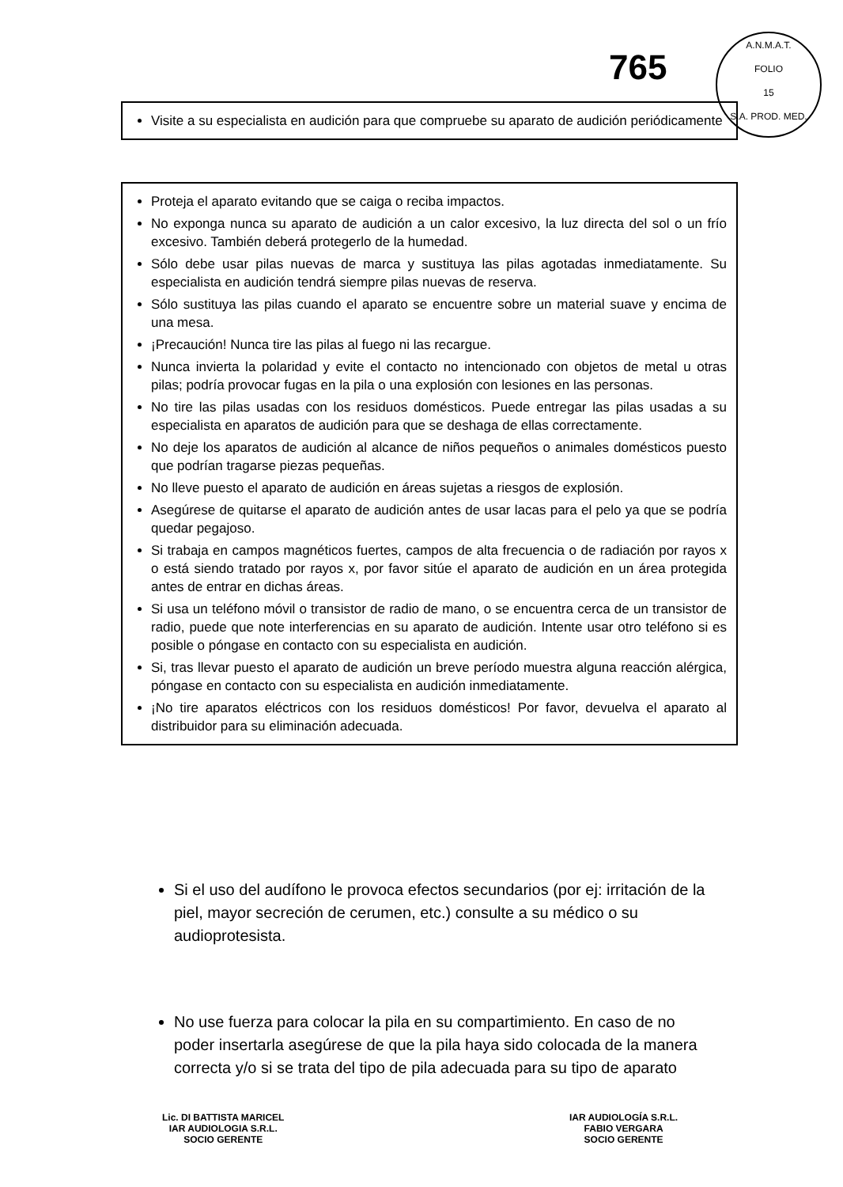765
A.N.M.A.T.
FOLIO
15
S.A. PROD. MED.
Visite a su especialista en audición para que compruebe su aparato de audición periódicamente
Proteja el aparato evitando que se caiga o reciba impactos.
No exponga nunca su aparato de audición a un calor excesivo, la luz directa del sol o un frío excesivo. También deberá protegerlo de la humedad.
Sólo debe usar pilas nuevas de marca y sustituya las pilas agotadas inmediatamente. Su especialista en audición tendrá siempre pilas nuevas de reserva.
Sólo sustituya las pilas cuando el aparato se encuentre sobre un material suave y encima de una mesa.
¡Precaución! Nunca tire las pilas al fuego ni las recargue.
Nunca invierta la polaridad y evite el contacto no intencionado con objetos de metal u otras pilas; podría provocar fugas en la pila o una explosión con lesiones en las personas.
No tire las pilas usadas con los residuos domésticos. Puede entregar las pilas usadas a su especialista en aparatos de audición para que se deshaga de ellas correctamente.
No deje los aparatos de audición al alcance de niños pequeños o animales domésticos puesto que podrían tragarse piezas pequeñas.
No lleve puesto el aparato de audición en áreas sujetas a riesgos de explosión.
Asegúrese de quitarse el aparato de audición antes de usar lacas para el pelo ya que se podría quedar pegajoso.
Si trabaja en campos magnéticos fuertes, campos de alta frecuencia o de radiación por rayos x o está siendo tratado por rayos x, por favor sitúe el aparato de audición en un área protegida antes de entrar en dichas áreas.
Si usa un teléfono móvil o transistor de radio de mano, o se encuentra cerca de un transistor de radio, puede que note interferencias en su aparato de audición. Intente usar otro teléfono si es posible o póngase en contacto con su especialista en audición.
Si, tras llevar puesto el aparato de audición un breve período muestra alguna reacción alérgica, póngase en contacto con su especialista en audición inmediatamente.
¡No tire aparatos eléctricos con los residuos domésticos! Por favor, devuelva el aparato al distribuidor para su eliminación adecuada.
Si el uso del audífono le provoca efectos secundarios (por ej: irritación de la piel, mayor secreción de cerumen, etc.) consulte a su médico o su audioprotesista.
No use fuerza para colocar la pila en su compartimiento. En caso de no poder insertarla asegúrese de que la pila haya sido colocada de la manera correcta y/o si se trata del tipo de pila adecuada para su tipo de aparato
Lic. DI BATTISTA MARICEL
IAR AUDIOLOGIA S.R.L.
SOCIO GERENTE
IAR AUDIOLOGÍA S.R.L.
FABIO VERGARA
SOCIO GERENTE